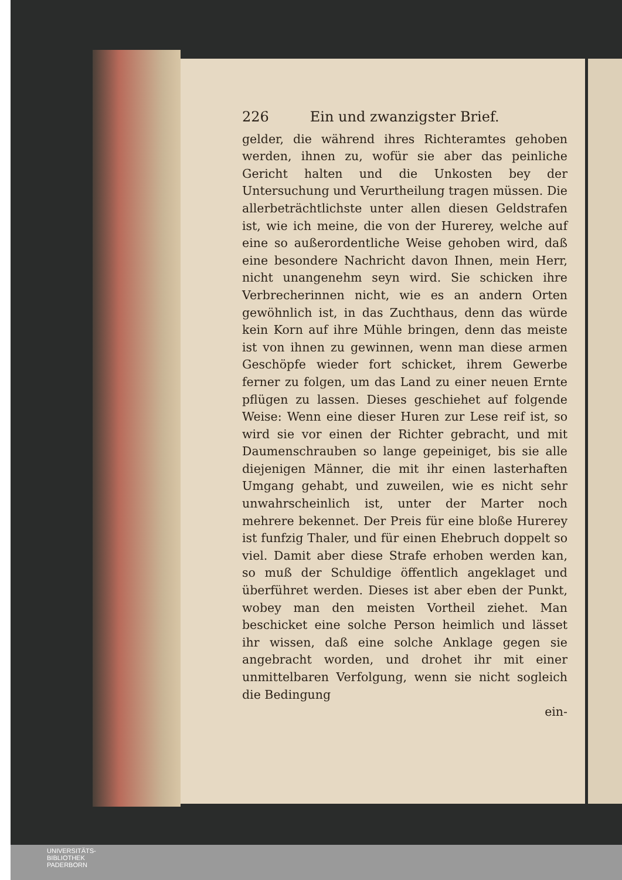226 Ein und zwanzigster Brief.
gelder, die während ihres Richteramtes gehoben werden, ihnen zu, wofür sie aber das peinliche Gericht halten und die Unkosten bey der Untersuchung und Verurtheilung tragen müssen. Die allerbeträchtlichste unter allen diesen Geldstrafen ist, wie ich meine, die von der Hurerey, welche auf eine so außerordentliche Weise gehoben wird, daß eine besondere Nachricht davon Ihnen, mein Herr, nicht unangenehm seyn wird. Sie schicken ihre Verbrecherinnen nicht, wie es an andern Orten gewöhnlich ist, in das Zuchthaus, denn das würde kein Korn auf ihre Mühle bringen, denn das meiste ist von ihnen zu gewinnen, wenn man diese armen Geschöpfe wieder fort schicket, ihrem Gewerbe ferner zu folgen, um das Land zu einer neuen Ernte pflügen zu lassen. Dieses geschiehet auf folgende Weise: Wenn eine dieser Huren zur Lese reif ist, so wird sie vor einen der Richter gebracht, und mit Daumenschrauben so lange gepeiniget, bis sie alle diejenigen Männer, die mit ihr einen lasterhaften Umgang gehabt, und zuweilen, wie es nicht sehr unwahrscheinlich ist, unter der Marter noch mehrere bekennet. Der Preis für eine bloße Hurerey ist funfzig Thaler, und für einen Ehebruch doppelt so viel. Damit aber diese Strafe erhoben werden kan, so muß der Schuldige öffentlich angeklaget und überführet werden. Dieses ist aber eben der Punkt, wobey man den meisten Vortheil ziehet. Man beschicket eine solche Person heimlich und lässet ihr wissen, daß eine solche Anklage gegen sie angebracht worden, und drohet ihr mit einer unmittelbaren Verfolgung, wenn sie nicht sogleich die Bedingung
ein-
UNIVERSITÄTS-
BIBLIOTHEK
PADERBORN